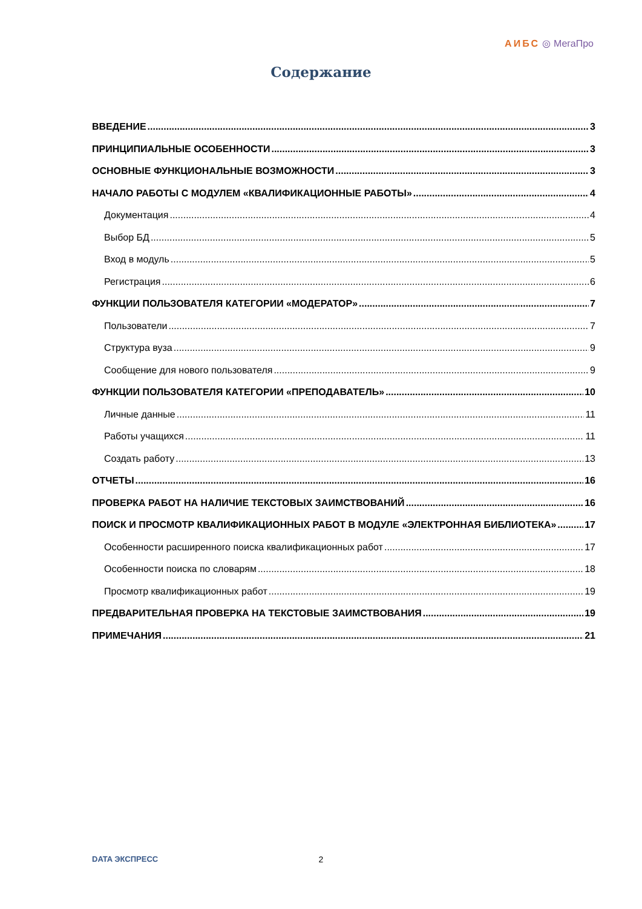АИБС ◎ МегаПро
Содержание
ВВЕДЕНИЕ 3
ПРИНЦИПИАЛЬНЫЕ ОСОБЕННОСТИ 3
ОСНОВНЫЕ ФУНКЦИОНАЛЬНЫЕ ВОЗМОЖНОСТИ 3
НАЧАЛО РАБОТЫ С МОДУЛЕМ «КВАЛИФИКАЦИОННЫЕ РАБОТЫ» 4
Документация 4
Выбор БД 5
Вход в модуль 5
Регистрация 6
ФУНКЦИИ ПОЛЬЗОВАТЕЛЯ КАТЕГОРИИ «МОДЕРАТОР» 7
Пользователи 7
Структура вуза 9
Сообщение для нового пользователя 9
ФУНКЦИИ ПОЛЬЗОВАТЕЛЯ КАТЕГОРИИ «ПРЕПОДАВАТЕЛЬ» 10
Личные данные 11
Работы учащихся 11
Создать работу 13
ОТЧЕТЫ 16
ПРОВЕРКА РАБОТ НА НАЛИЧИЕ ТЕКСТОВЫХ ЗАИМСТВОВАНИЙ 16
ПОИСК И ПРОСМОТР КВАЛИФИКАЦИОННЫХ РАБОТ В МОДУЛЕ «ЭЛЕКТРОННАЯ БИБЛИОТЕКА» 17
Особенности расширенного поиска квалификационных работ 17
Особенности поиска по словарям 18
Просмотр квалификационных работ 19
ПРЕДВАРИТЕЛЬНАЯ ПРОВЕРКА НА ТЕКСТОВЫЕ ЗАИМСТВОВАНИЯ 19
ПРИМЕЧАНИЯ 21
DATA ЭКСПРЕСС
2